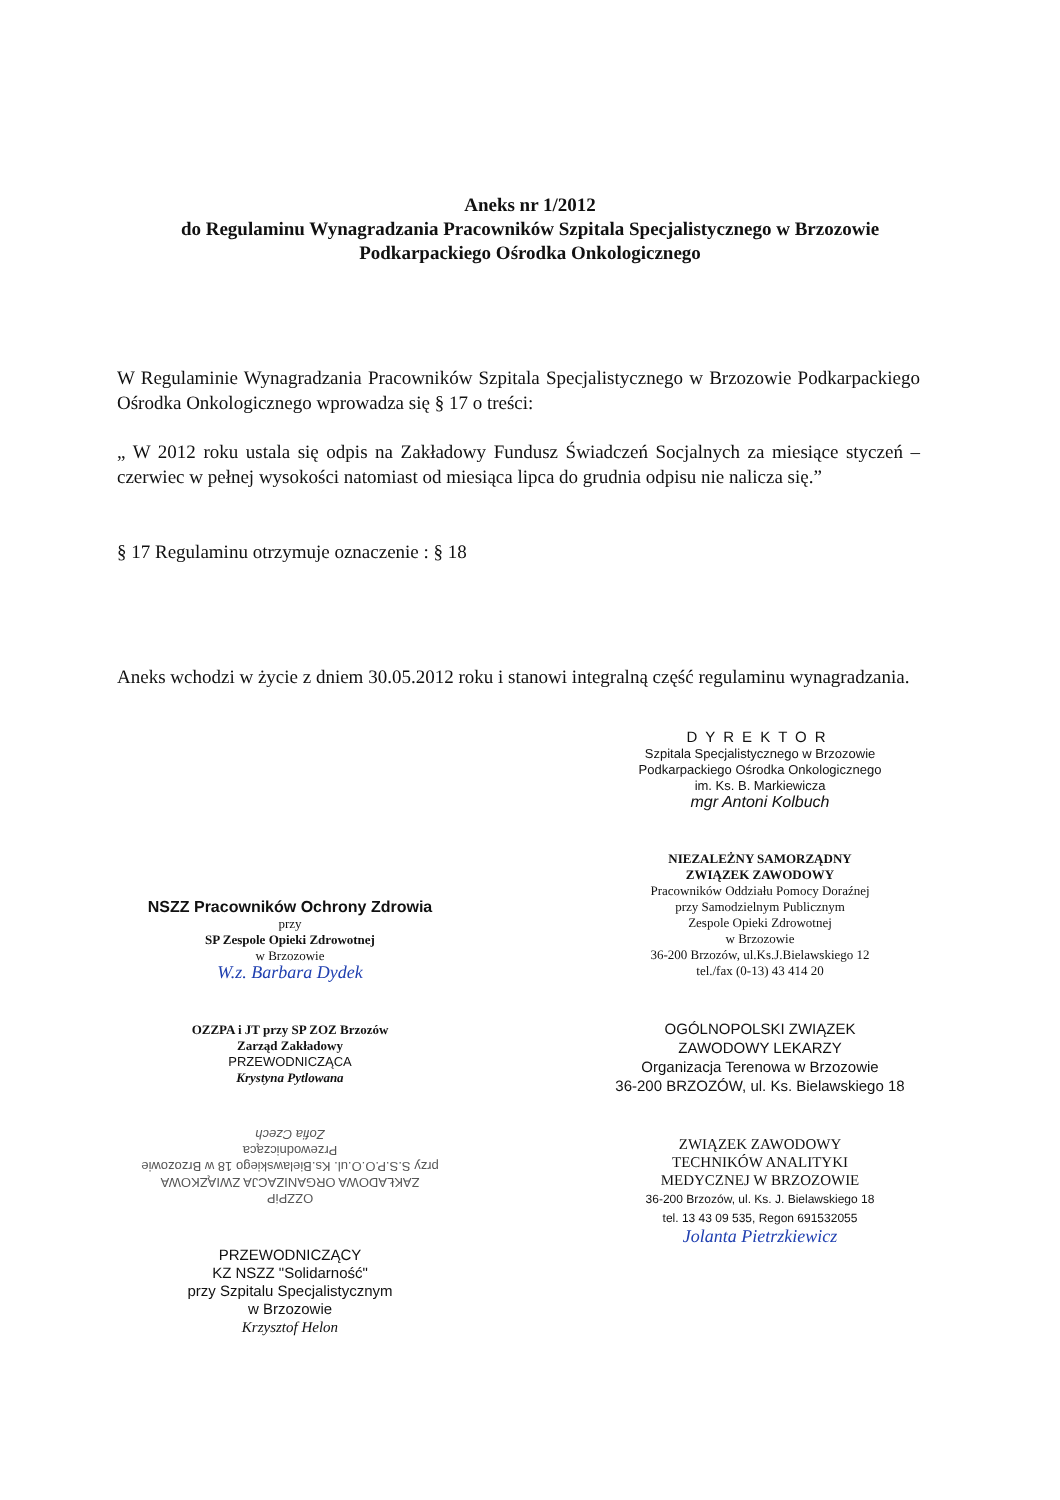Aneks nr 1/2012
do Regulaminu Wynagradzania Pracowników Szpitala Specjalistycznego w Brzozowie
Podkarpackiego Ośrodka Onkologicznego
W Regulaminie Wynagradzania Pracowników Szpitala Specjalistycznego w Brzozowie Podkarpackiego Ośrodka Onkologicznego wprowadza się § 17 o treści:
„ W 2012 roku ustala się odpis na Zakładowy Fundusz Świadczeń Socjalnych za miesiące styczeń – czerwiec w pełnej wysokości natomiast od miesiąca lipca do grudnia odpisu nie nalicza się.”
§ 17 Regulaminu otrzymuje oznaczenie : § 18
Aneks wchodzi w życie z dniem 30.05.2012 roku i stanowi integralną część regulaminu wynagradzania.
NSZZ Pracowników Ochrony Zdrowia
przy
SP Zespole Opieki Zdrowotnej
w Brzozowie
W.z. Barbara Dydek
OZZPA i JT przy SP ZOZ Brzozów
Zarząd Zakładowy
PRZEWODNICZĄCA
Krystyna Pytlowana
OZZPiP
ZAKŁADOWA ORGANIZACJA ZWIĄZKOWA
przy S.S.P.O.O.ul. Ks.Bielawskiego 18 w Brzozowie
Przewodnicząca
Zofia Czech
PRZEWODNICZĄCY
KZ NSZZ "Solidarność"
przy Szpitalu Specjalistycznym
w Brzozowie
Krzysztof Helon
DYREKTOR
Szpitala Specjalistycznego w Brzozowie
Podkarpackiego Ośrodka Onkologicznego
im. Ks. B. Markiewicza
mgr Antoni Kolbuch
NIEZALEŻNY SAMORZĄDNY
ZWIĄZEK ZAWODOWY
Pracowników Oddziału Pomocy Doraźnej
przy Samodzielnym Publicznym
Zespole Opieki Zdrowotnej
w Brzozowie
36-200 Brzozów, ul.Ks.J.Bielawskiego 12
tel./fax (0-13) 43 414 20
OGÓLNOPOLSKI ZWIĄZEK
ZAWODOWY LEKARZY
Organizacja Terenowa w Brzozowie
36-200 BRZOZÓW, ul. Ks. Bielawskiego 18
ZWIĄZEK ZAWODOWY
TECHNIKÓW ANALITYKI
MEDYCZNEJ W BRZOZOWIE
36-200 Brzozów, ul. Ks. J. Bielawskiego 18
tel. 13 43 09 535, Regon 691532055
Jolanta Pietrzkiewicz